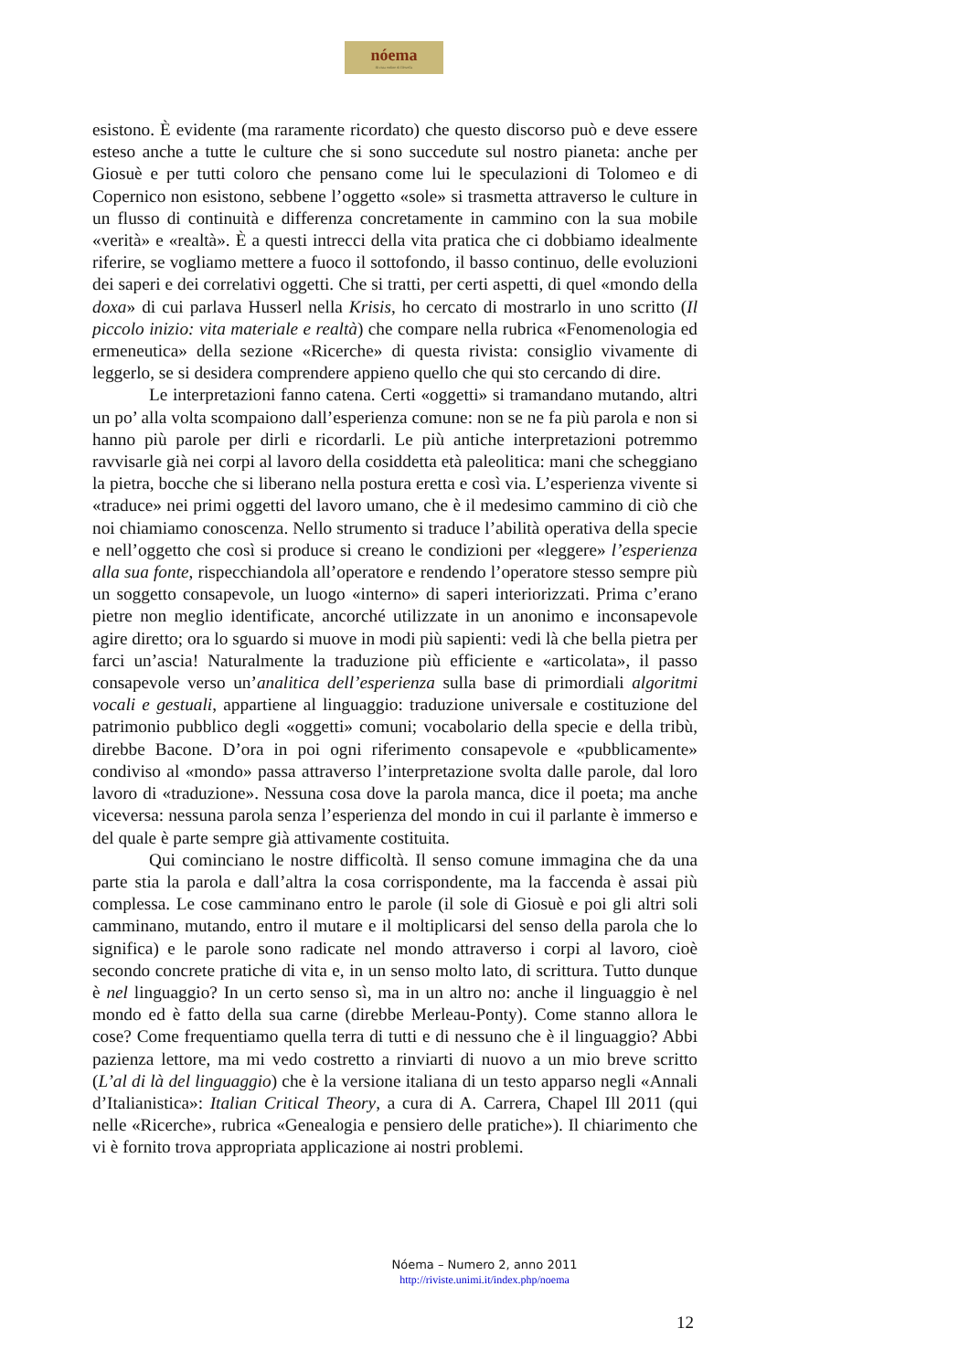nóema
Rivista online di filosofia
esistono. È evidente (ma raramente ricordato) che questo discorso può e deve essere esteso anche a tutte le culture che si sono succedute sul nostro pianeta: anche per Giosuè e per tutti coloro che pensano come lui le speculazioni di Tolomeo e di Copernico non esistono, sebbene l’oggetto «sole» si trasmetta attraverso le culture in un flusso di continuità e differenza concretamente in cammino con la sua mobile «verità» e «realtà». È a questi intrecci della vita pratica che ci dobbiamo idealmente riferire, se vogliamo mettere a fuoco il sottofondo, il basso continuo, delle evoluzioni dei saperi e dei correlativi oggetti. Che si tratti, per certi aspetti, di quel «mondo della doxa» di cui parlava Husserl nella Krisis, ho cercato di mostrarlo in uno scritto (Il piccolo inizio: vita materiale e realtà) che compare nella rubrica «Fenomenologia ed ermeneutica» della sezione «Ricerche» di questa rivista: consiglio vivamente di leggerlo, se si desidera comprendere appieno quello che qui sto cercando di dire.
Le interpretazioni fanno catena. Certi «oggetti» si tramandano mutando, altri un po’ alla volta scompaiono dall’esperienza comune: non se ne fa più parola e non si hanno più parole per dirli e ricordarli. Le più antiche interpretazioni potremmo ravvisarle già nei corpi al lavoro della cosiddetta età paleolitica: mani che scheggiano la pietra, bocche che si liberano nella postura eretta e così via. L’esperienza vivente si «traduce» nei primi oggetti del lavoro umano, che è il medesimo cammino di ciò che noi chiamiamo conoscenza. Nello strumento si traduce l’abilità operativa della specie e nell’oggetto che così si produce si creano le condizioni per «leggere» l’esperienza alla sua fonte, rispecchiandola all’operatore e rendendo l’operatore stesso sempre più un soggetto consapevole, un luogo «interno» di saperi interiorizzati. Prima c’erano pietre non meglio identificate, ancorché utilizzate in un anonimo e inconsapevole agire diretto; ora lo sguardo si muove in modi più sapienti: vedi là che bella pietra per farci un’ascia! Naturalmente la traduzione più efficiente e «articolata», il passo consapevole verso un’analitica dell’esperienza sulla base di primordiali algoritmi vocali e gestuali, appartiene al linguaggio: traduzione universale e costituzione del patrimonio pubblico degli «oggetti» comuni; vocabolario della specie e della tribù, direbbe Bacone. D’ora in poi ogni riferimento consapevole e «pubblicamente» condiviso al «mondo» passa attraverso l’interpretazione svolta dalle parole, dal loro lavoro di «traduzione». Nessuna cosa dove la parola manca, dice il poeta; ma anche viceversa: nessuna parola senza l’esperienza del mondo in cui il parlante è immerso e del quale è parte sempre già attivamente costituita.
Qui cominciano le nostre difficoltà. Il senso comune immagina che da una parte stia la parola e dall’altra la cosa corrispondente, ma la faccenda è assai più complessa. Le cose camminano entro le parole (il sole di Giosuè e poi gli altri soli camminano, mutando, entro il mutare e il moltiplicarsi del senso della parola che lo significa) e le parole sono radicate nel mondo attraverso i corpi al lavoro, cioè secondo concrete pratiche di vita e, in un senso molto lato, di scrittura. Tutto dunque è nel linguaggio? In un certo senso sì, ma in un altro no: anche il linguaggio è nel mondo ed è fatto della sua carne (direbbe Merleau-Ponty). Come stanno allora le cose? Come frequentiamo quella terra di tutti e di nessuno che è il linguaggio? Abbi pazienza lettore, ma mi vedo costretto a rinviarti di nuovo a un mio breve scritto (L’al di là del linguaggio) che è la versione italiana di un testo apparso negli «Annali d’Italianistica»: Italian Critical Theory, a cura di A. Carrera, Chapel Ill 2011 (qui nelle «Ricerche», rubrica «Genealogia e pensiero delle pratiche»). Il chiarimento che vi è fornito trova appropriata applicazione ai nostri problemi.
Nóema – Numero 2, anno 2011
http://riviste.unimi.it/index.php/noema
12